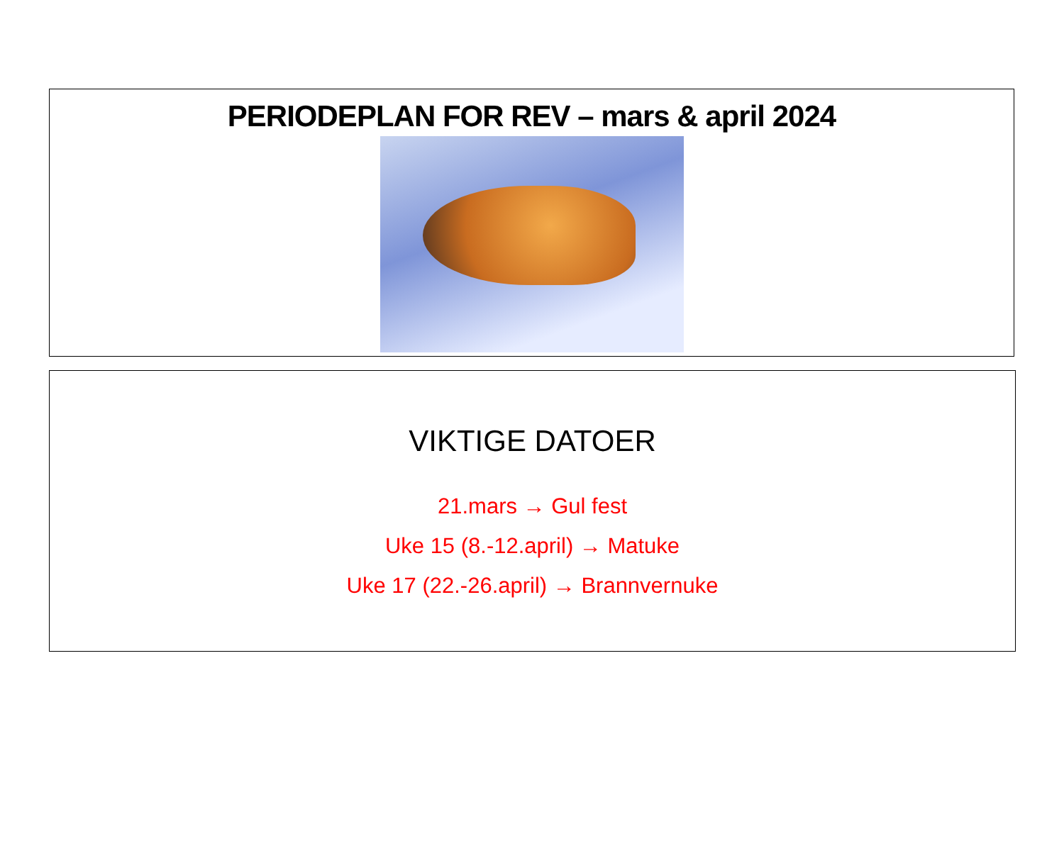PERIODEPLAN FOR REV – mars & april 2024
VIKTIGE DATOER
21.mars → Gul fest
Uke 15 (8.-12.april) → Matuke
Uke 17 (22.-26.april) → Brannvernuke